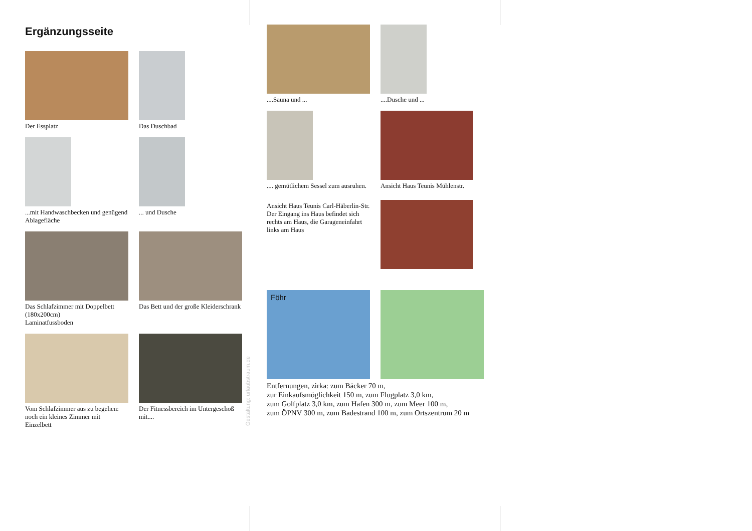Ergänzungsseite
Der Essplatz
Das Duschbad
...mit Handwaschbecken und genügend Ablagefläche
... und Dusche
Das Schlafzimmer mit Doppelbett (180x200cm)
Laminatfussboden
Das Bett und der große Kleiderschrank
Vom Schlafzimmer aus zu begehen: noch ein kleines Zimmer mit Einzelbett
Der Fitnessbereich im Untergeschoß mit....
Gestaltung: urlaubstraum.de
....Sauna und ...
....Dusche und ...
.... gemütlichem Sessel zum ausruhen.
Ansicht Haus Teunis Mühlenstr.
Ansicht Haus Teunis Carl-Häberlin-Str.
Der Eingang ins Haus befindet sich rechts am Haus, die Garageneinfahrt links am Haus
Föhr
Entfernungen, zirka: zum Bäcker 70 m,
zur Einkaufsmöglichkeit 150 m, zum Flugplatz 3,0 km,
zum Golfplatz 3,0 km, zum Hafen 300 m, zum Meer 100 m,
zum ÖPNV 300 m, zum Badestrand 100 m, zum Ortszentrum 20 m